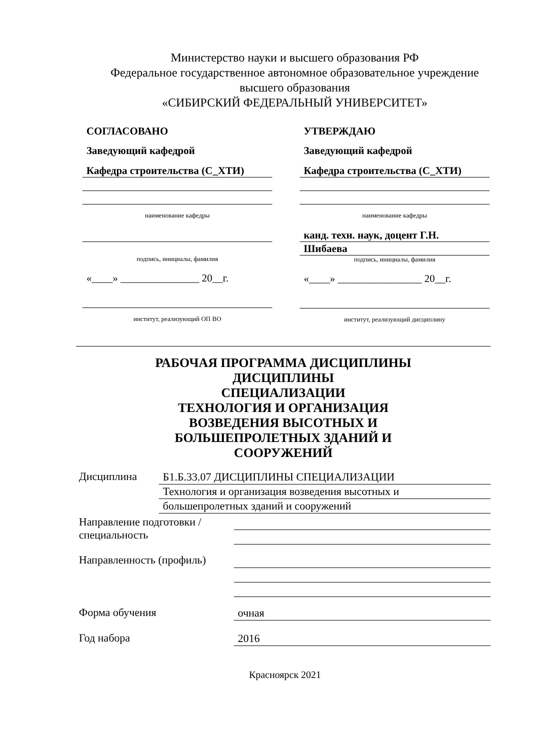Министерство науки и высшего образования РФ
Федеральное государственное автономное образовательное учреждение
высшего образования
«СИБИРСКИЙ ФЕДЕРАЛЬНЫЙ УНИВЕРСИТЕТ»
СОГЛАСОВАНО
Заведующий кафедрой
Кафедра строительства (С_ХТИ)
наименование кафедры
подпись, инициалы, фамилия
«____» _______________ 20__г.
институт, реализующий ОП ВО
УТВЕРЖДАЮ
Заведующий кафедрой
Кафедра строительства (С_ХТИ)
наименование кафедры
канд. техн. наук, доцент Г.Н.
Шибаева
подпись, инициалы, фамилия
«____» ________________ 20__г.
институт, реализующий дисциплину
РАБОЧАЯ ПРОГРАММА ДИСЦИПЛИНЫ
ДИСЦИПЛИНЫ
СПЕЦИАЛИЗАЦИИ
ТЕХНОЛОГИЯ И ОРГАНИЗАЦИЯ
ВОЗВЕДЕНИЯ ВЫСОТНЫХ И
БОЛЬШЕПРОЛЕТНЫХ ЗДАНИЙ И
СООРУЖЕНИЙ
Дисциплина
Б1.Б.33.07 ДИСЦИПЛИНЫ СПЕЦИАЛИЗАЦИИ
Технология и организация возведения высотных и
большепролетных зданий и сооружений
Направление подготовки / специальность
Направленность (профиль)
Форма обучения
очная
Год набора
2016
Красноярск 2021